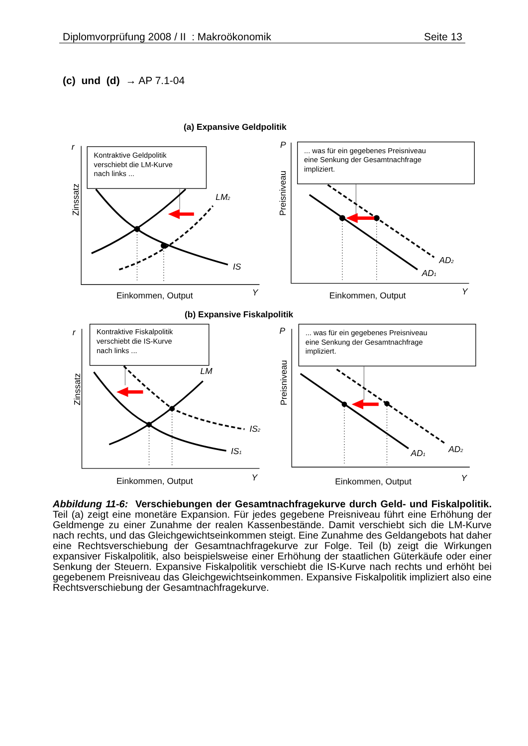Diplomvorprüfung 2008 / II : Makroökonomik Seite 13
(c) und (d) → AP 7.1-04
(a) Expansive Geldpolitik
r
Kontraktive Geldpolitik
verschiebt die LM-Kurve
nach links ...
LM2
IS
Zinssatz
Einkommen, Output
Y
P
... was für ein gegebenes Preisniveau
eine Senkung der Gesamtnachfrage
impliziert.
Preisniveau
AD2
AD1
Einkommen, Output
Y
(b) Expansive Fiskalpolitik
r
Kontraktive Fiskalpolitik
verschiebt die IS-Kurve
nach links ...
LM
IS2
IS1
Zinssatz
Einkommen, Output
Y
P
... was für ein gegebenes Preisniveau
eine Senkung der Gesamtnachfrage
impliziert.
Preisniveau
AD1
AD2
Einkommen, Output
Y
Abbildung 11-6: Verschiebungen der Gesamtnachfragekurve durch Geld- und Fiskalpolitik. Teil (a) zeigt eine monetäre Expansion. Für jedes gegebene Preisniveau führt eine Erhöhung der Geldmenge zu einer Zunahme der realen Kassenbestände. Damit verschiebt sich die LM-Kurve nach rechts, und das Gleichgewichtseinkommen steigt. Eine Zunahme des Geldangebots hat daher eine Rechtsverschiebung der Gesamtnachfragekurve zur Folge. Teil (b) zeigt die Wirkungen expansiver Fiskalpolitik, also beispielsweise einer Erhöhung der staatlichen Güterkäufe oder einer Senkung der Steuern. Expansive Fiskalpolitik verschiebt die IS-Kurve nach rechts und erhöht bei gegebenem Preisniveau das Gleichgewichtseinkommen. Expansive Fiskalpolitik impliziert also eine Rechtsverschiebung der Gesamtnachfragekurve.